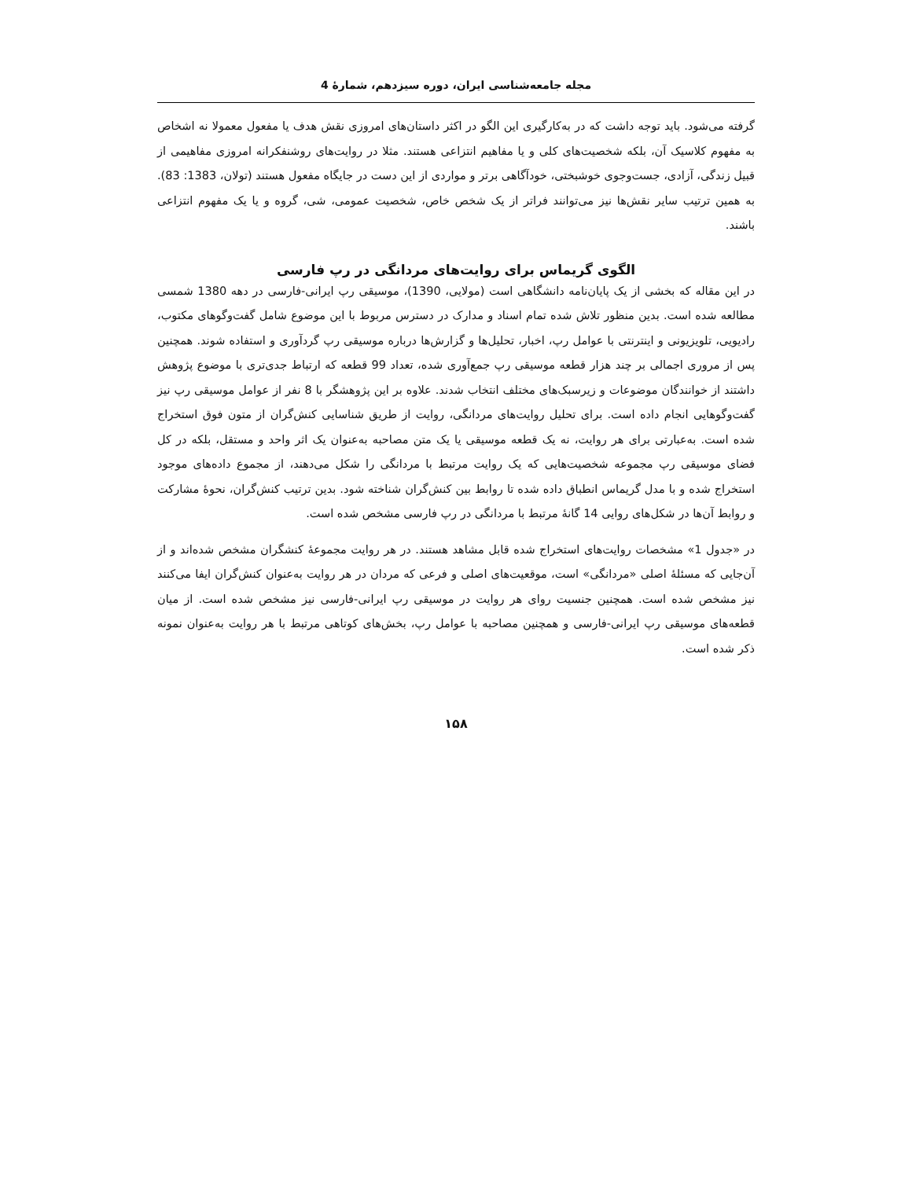مجله جامعه‌شناسی ایران، دوره سیزدهم، شمارۀ 4
گرفته می‌شود. باید توجه داشت که در به‌کارگیری این الگو در اکثر داستان‌های امروزی نقش هدف یا مفعول معمولا نه اشخاص به مفهوم کلاسیک آن، بلکه شخصیت‌های کلی و یا مفاهیم انتزاعی هستند. مثلا در روایت‌های روشنفکرانه امروزی مفاهیمی از قبیل زندگی، آزادی، جست‌وجوی خوشبختی، خودآگاهی برتر و مواردی از این دست در جایگاه مفعول هستند (تولان، 1383: 83). به همین ترتیب سایر نقش‌ها نیز می‌توانند فراتر از یک شخص خاص، شخصیت عمومی، شی، گروه و یا یک مفهوم انتزاعی باشند.
الگوی گریماس برای روایت‌های مردانگی در رپ فارسی
در این مقاله که بخشی از یک پایان‌نامه دانشگاهی است (مولایی، 1390)، موسیقی رپ ایرانی-فارسی در دهه 1380 شمسی مطالعه شده است. بدین منظور تلاش شده تمام اسناد و مدارک در دسترس مربوط با این موضوع شامل گفت‌وگوهای مکتوب، رادیویی، تلویزیونی و اینترنتی با عوامل رپ، اخبار، تحلیل‌ها و گزارش‌ها درباره موسیقی رپ گردآوری و استفاده شوند. همچنین پس از مروری اجمالی بر چند هزار قطعه موسیقی رپ جمع‌آوری شده، تعداد 99 قطعه که ارتباط جدی‌تری با موضوع پژوهش داشتند از خوانندگان موضوعات و زیرسبک‌های مختلف انتخاب شدند. علاوه بر این پژوهشگر با 8 نفر از عوامل موسیقی رپ نیز گفت‌وگوهایی انجام داده است. برای تحلیل روایت‌های مردانگی، روایت از طریق شناسایی کنش‌گران از متون فوق استخراج شده است. به‌عبارتی برای هر روایت، نه یک قطعه موسیقی یا یک متن مصاحبه به‌عنوان یک اثر واحد و مستقل، بلکه در کل فضای موسیقی رپ مجموعه شخصیت‌هایی که یک روایت مرتبط با مردانگی را شکل می‌دهند، از مجموع داده‌های موجود استخراج شده و با مدل گریماس انطباق داده شده تا روابط بین کنش‌گران شناخته شود. بدین ترتیب کنش‌گران، نحوۀ مشارکت و روابط آن‌ها در شکل‌های روایی 14 گانۀ مرتبط با مردانگی در رپ فارسی مشخص شده است.
در «جدول 1» مشخصات روایت‌های استخراج شده قابل مشاهد هستند. در هر روایت مجموعۀ کنشگران مشخص شده‌اند و از آن‌جایی که مسئلۀ اصلی «مردانگی» است، موقعیت‌های اصلی و فرعی که مردان در هر روایت به‌عنوان کنش‌گران ایفا می‌کنند نیز مشخص شده است. همچنین جنسیت روای هر روایت در موسیقی رپ ایرانی-فارسی نیز مشخص شده است. از میان قطعه‌های موسیقی رپ ایرانی-فارسی و همچنین مصاحبه با عوامل رپ، بخش‌های کوتاهی مرتبط با هر روایت به‌عنوان نمونه ذکر شده است.
۱۵۸